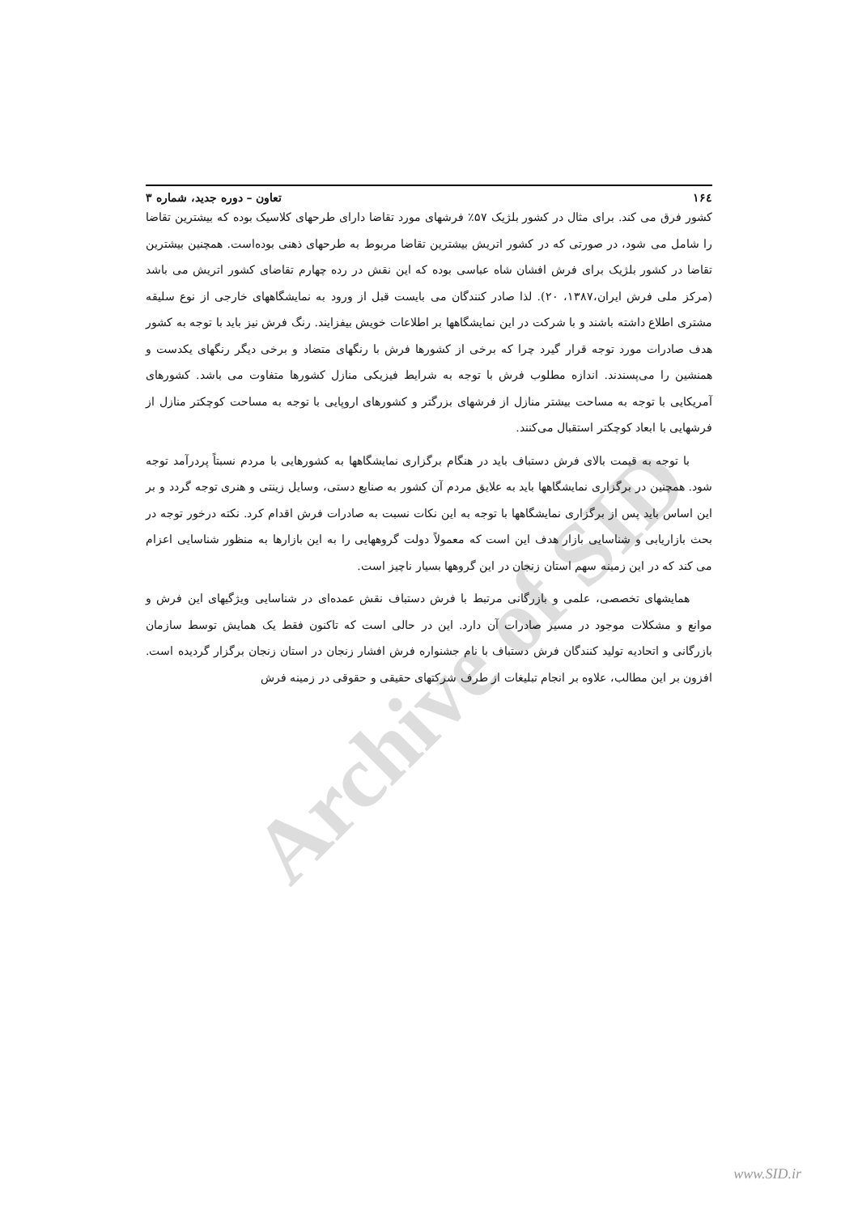Archive of SID
۱۶٤ تعاون – دوره جدید، شماره ۳
کشور فرق می کند. برای مثال در کشور بلژیک ۵۷٪ فرشهای مورد تقاضا دارای طرحهای کلاسیک بوده که بیشترین تقاضا را شامل می شود، در صورتی که در کشور اتریش بیشترین تقاضا مربوط به طرحهای ذهنی بوده‌است. همچنین بیشترین تقاضا در کشور بلژیک برای فرش افشان شاه عباسی بوده که این نقش در رده چهارم تقاضای کشور اتریش می باشد (مرکز ملی فرش ایران،۱۳۸۷، ۲۰). لذا صادر کنندگان می بایست قبل از ورود به نمایشگاههای خارجی از نوع سلیقه مشتری اطلاع داشته باشند و با شرکت در این نمایشگاهها بر اطلاعات خویش بیفزایند. رنگ فرش نیز باید با توجه به کشور هدف صادرات مورد توجه قرار گیرد چرا که برخی از کشورها فرش با رنگهای متضاد و برخی دیگر رنگهای یکدست و همنشین را می‌پسندند. اندازه مطلوب فرش با توجه به شرایط فیزیکی منازل کشورها متفاوت می باشد. کشورهای آمریکایی با توجه به مساحت بیشتر منازل از فرشهای بزرگتر و کشورهای اروپایی با توجه به مساحت کوچکتر منازل از فرشهایی با ابعاد کوچکتر استقبال می‌کنند.
با توجه به قیمت بالای فرش دستباف باید در هنگام برگزاری نمایشگاهها به کشورهایی با مردم نسبتاً پردرآمد توجه شود. همچنین در برگزاری نمایشگاهها باید به علایق مردم آن کشور به صنایع دستی، وسایل زینتی و هنری توجه گردد و بر این اساس باید پس از برگزاری نمایشگاهها با توجه به این نکات نسبت به صادرات فرش اقدام کرد. نکته درخور توجه در بحث بازاریابی و شناسایی بازار هدف این است که معمولاً دولت گروههایی را به این بازارها به منظور شناسایی اعزام می کند که در این زمینه سهم استان زنجان در این گروهها بسیار ناچیز است.
همایشهای تخصصی، علمی و بازرگانی مرتبط با فرش دستباف نقش عمده‌ای در شناسایی ویژگیهای این فرش و موانع و مشکلات موجود در مسیر صادرات آن دارد. این در حالی است که تاکنون فقط یک همایش توسط سازمان بازرگانی و اتحادیه تولید کنندگان فرش دستباف با نام جشنواره فرش افشار زنجان در استان زنجان برگزار گردیده است. افزون بر این مطالب، علاوه بر انجام تبلیغات از طرف شرکتهای حقیقی و حقوقی در زمینه فرش
www.SID.ir